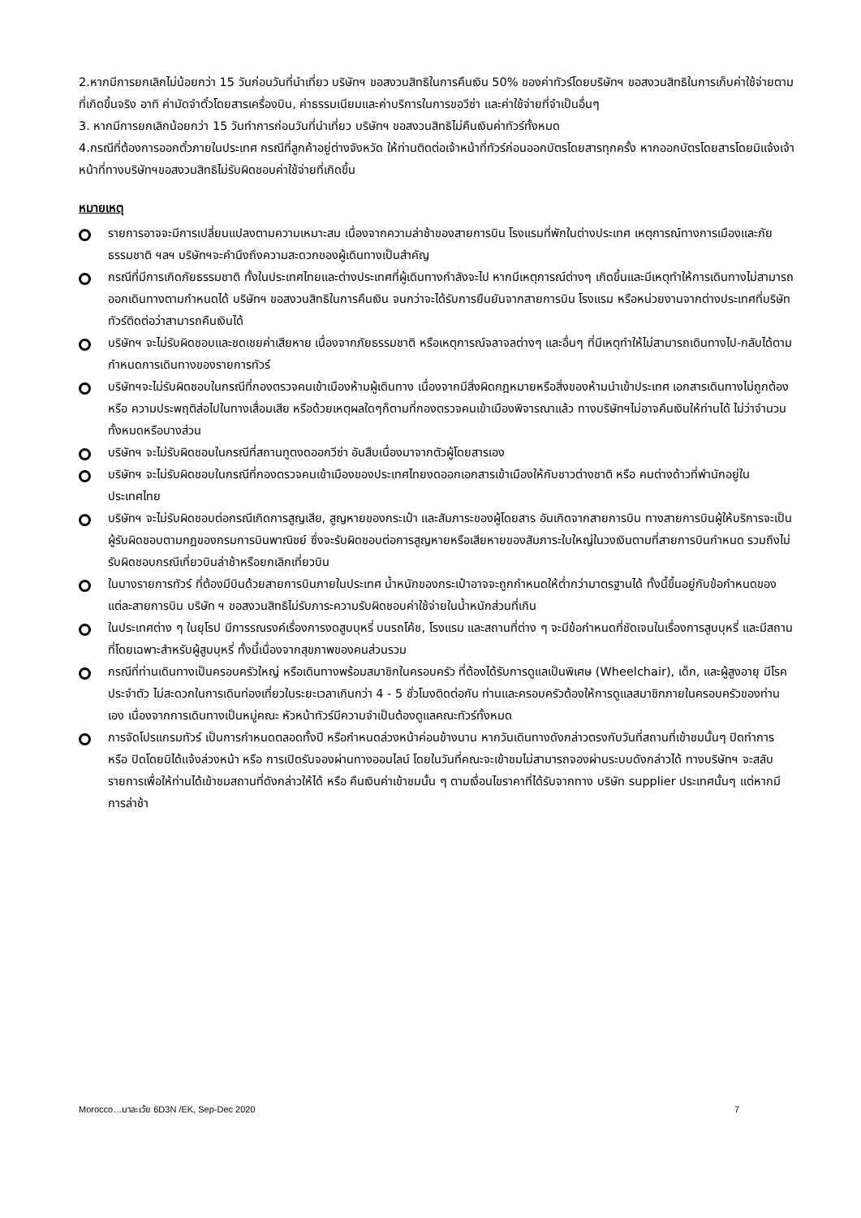2.หากมีการยกเลิกไม่น้อยกว่า 15 วันก่อนวันที่นำเที่ยว บริษัทฯ ขอสงวนสิทธิในการคืนเงิน 50% ของค่าทัวร์โดยบริษัทฯ ขอสงวนสิทธิในการเก็บค่าใช้จ่ายตามที่เกิดขึ้นจริง อาทิ ค่ามัดจำตั๋วโดยสารเครื่องบิน, ค่าธรรมเนียมและค่าบริการในการขอวีซ่า และค่าใช้จ่ายที่จำเป็นอื่นๆ
3. หากมีการยกเลิกน้อยกว่า 15 วันทำการก่อนวันที่นำเที่ยว บริษัทฯ ขอสงวนสิทธิไม่คืนเงินค่าทัวร์ทั้งหมด
4.กรณีที่ต้องการออกตั๋วภายในประเทศ กรณีที่ลูกค้าอยู่ต่างจังหวัด ให้ท่านติดต่อเจ้าหน้าที่ทัวร์ก่อนออกบัตรโดยสารทุกครั้ง หากออกบัตรโดยสารโดยมิแจ้งเจ้าหน้าที่ทางบริษัทฯขอสงวนสิทธิไม่รับผิดชอบค่าใช้จ่ายที่เกิดขึ้น
หมายเหตุ
รายการอาจจะมีการเปลี่ยนแปลงตามความเหมาะสม เนื่องจากความล่าช้าของสายการบิน โรงแรมที่พักในต่างประเทศ เหตุการณ์ทางการเมืองและภัยธรรมชาติ ฯลฯ บริษัทฯจะคำนึงถึงความสะดวกของผู้เดินทางเป็นสำคัญ
กรณีที่มีการเกิดภัยธรรมชาติ ทั้งในประเทศไทยและต่างประเทศที่ผู้เดินทางกำลังจะไป หากมีเหตุการณ์ต่างๆ เกิดขึ้นและมีเหตุทำให้การเดินทางไม่สามารถออกเดินทางตามกำหนดได้ บริษัทฯ ขอสงวนสิทธิในการคืนเงิน จนกว่าจะได้รับการยืนยันจากสายการบิน โรงแรม หรือหน่วยงานจากต่างประเทศที่บริษัททัวร์ติดต่อว่าสามารถคืนเงินได้
บริษัทฯ จะไม่รับผิดชอบและชดเชยค่าเสียหาย เนื่องจากภัยธรรมชาติ หรือเหตุการณ์จลาจลต่างๆ และอื่นๆ ที่มีเหตุทำให้ไม่สามารถเดินทางไป-กลับได้ตามกำหนดการเดินทางของรายการทัวร์
บริษัทฯจะไม่รับผิดชอบในกรณีที่กองตรวจคนเข้าเมืองห้ามผู้เดินทาง เนื่องจากมีสิ่งผิดกฎหมายหรือสิ่งของห้ามนำเข้าประเทศ เอกสารเดินทางไม่ถูกต้อง หรือ ความประพฤติส่อไปในทางเสื่อมเสีย หรือด้วยเหตุผลใดๆก็ตามที่กองตรวจคนเข้าเมืองพิจารณาแล้ว ทางบริษัทฯไม่อาจคืนเงินให้ท่านได้ ไม่ว่าจำนวนทั้งหมดหรือบางส่วน
บริษัทฯ จะไม่รับผิดชอบในกรณีที่สถานทูตงดออกวีซ่า อันสืบเนื่องมาจากตัวผู้โดยสารเอง
บริษัทฯ จะไม่รับผิดชอบในกรณีที่กองตรวจคนเข้าเมืองของประเทศไทยงดออกเอกสารเข้าเมืองให้กับชาวต่างชาติ หรือ คนต่างด้าวที่พำนักอยู่ในประเทศไทย
บริษัทฯ จะไม่รับผิดชอบต่อกรณีเกิดการสูญเสีย, สูญหายของกระเป๋า และสัมภาระของผู้โดยสาร อันเกิดจากสายการบิน ทางสายการบินผู้ให้บริการจะเป็นผู้รับผิดชอบตามกฎของกรมการบินพาณิชย์ ซึ่งจะรับผิดชอบต่อการสูญหายหรือเสียหายของสัมภาระใบใหญ่ในวงเงินตามที่สายการบินกำหนด รวมถึงไม่รับผิดชอบกรณีเที่ยวบินล่าช้าหรือยกเลิกเที่ยวบิน
ในบางรายการทัวร์ ที่ต้องมีบินด้วยสายการบินภายในประเทศ น้ำหนักของกระเป๋าอาจจะถูกกำหนดให้ต่ำกว่ามาตรฐานได้ ทั้งนี้ขึ้นอยู่กับข้อกำหนดของแต่ละสายการบิน บริษัท ฯ ขอสงวนสิทธิไม่รับภาระความรับผิดชอบค่าใช้จ่ายในน้ำหนักส่วนที่เกิน
ในประเทศต่าง ๆ ในยุโรป มีการรณรงค์เรื่องการงดสูบบุหรี่ บนรถโค้ช, โรงแรม และสถานที่ต่าง ๆ จะมีข้อกำหนดที่ชัดเจนในเรื่องการสูบบุหรี่ และมีสถานที่โดยเฉพาะสำหรับผู้สูบบุหรี่ ทั้งนี้เนื่องจากสุขภาพของคนส่วนรวม
กรณีที่ท่านเดินทางเป็นครอบครัวใหญ่ หรือเดินทางพร้อมสมาชิกในครอบครัว ที่ต้องได้รับการดูแลเป็นพิเศษ (Wheelchair), เด็ก, และผู้สูงอายุ มีโรคประจำตัว ไม่สะดวกในการเดินท่องเที่ยวในระยะเวลาเกินกว่า 4 - 5 ชั่วโมงติดต่อกัน ท่านและครอบครัวต้องให้การดูแลสมาชิกภายในครอบครัวของท่านเอง เนื่องจากการเดินทางเป็นหมู่คณะ หัวหน้าทัวร์มีความจำเป็นต้องดูแลคณะทัวร์ทั้งหมด
การจัดโปรแกรมทัวร์ เป็นการกำหนดตลอดทั้งปี หรือกำหนดล่วงหน้าค่อนข้างนาน หากวันเดินทางดังกล่าวตรงกับวันที่สถานที่เข้าชมนั้นๆ ปิดทำการ หรือ ปิดโดยมิได้แจ้งล่วงหน้า หรือ การเปิดรับจองผ่านทางออนไลน์ โดยในวันที่คณะจะเข้าชมไม่สามารถจองผ่านระบบดังกล่าวได้ ทางบริษัทฯ จะสลับรายการเพื่อให้ท่านได้เข้าชมสถานที่ดังกล่าวให้ได้ หรือ คืนเงินค่าเข้าชมนั้น ๆ ตามเงื่อนไขราคาที่ได้รับจากทาง บริษัท supplier ประเทศนั้นๆ แต่หากมีการล่าช้า
Morocco…มาละเว้ย 6D3N /EK, Sep-Dec 2020 7